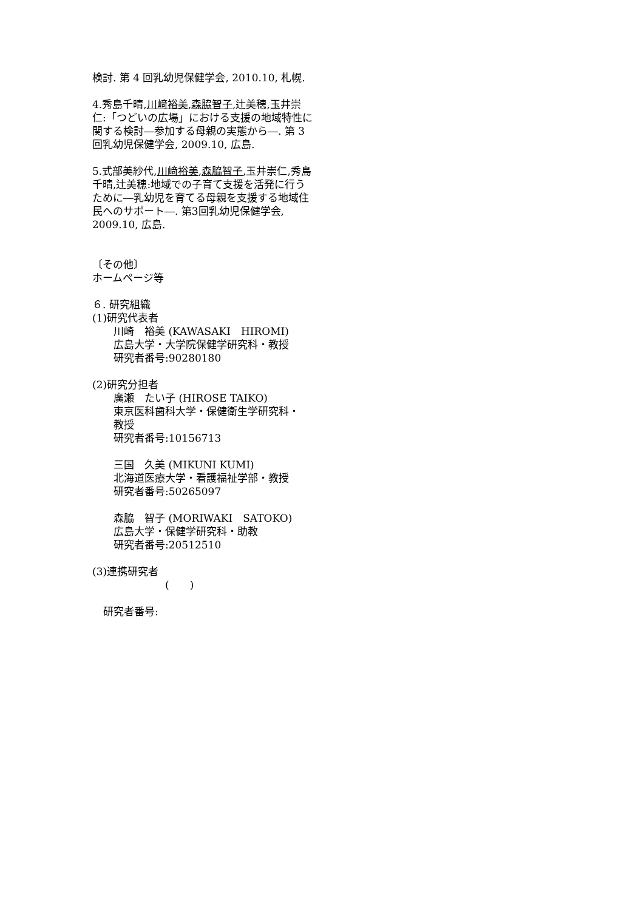検討. 第 4 回乳幼児保健学会, 2010.10, 札幌.
4.秀島千晴,川﨑裕美,森脇智子,辻美穂,玉井崇仁:「つどいの広場」における支援の地域特性に関する検討―参加する母親の実態から―. 第 3 回乳幼児保健学会, 2009.10, 広島.
5.式部美紗代,川﨑裕美,森脇智子,玉井崇仁,秀島千晴,辻美穂:地域での子育て支援を活発に行うために―乳幼児を育てる母親を支援する地域住民へのサポート―. 第3回乳幼児保健学会, 2009.10, 広島.
〔その他〕
ホームページ等
６. 研究組織
(1)研究代表者
川崎　裕美 (KAWASAKI　HIROMI)
広島大学・大学院保健学研究科・教授
研究者番号:90280180
(2)研究分担者
廣瀬　たい子 (HIROSE TAIKO)
東京医科歯科大学・保健衛生学研究科・
教授
研究者番号:10156713
三国　久美 (MIKUNI KUMI)
北海道医療大学・看護福祉学部・教授
研究者番号:50265097
森脇　智子 (MORIWAKI　SATOKO)
広島大学・保健学研究科・助教
研究者番号:20512510
(3)連携研究者
(　　)
研究者番号: